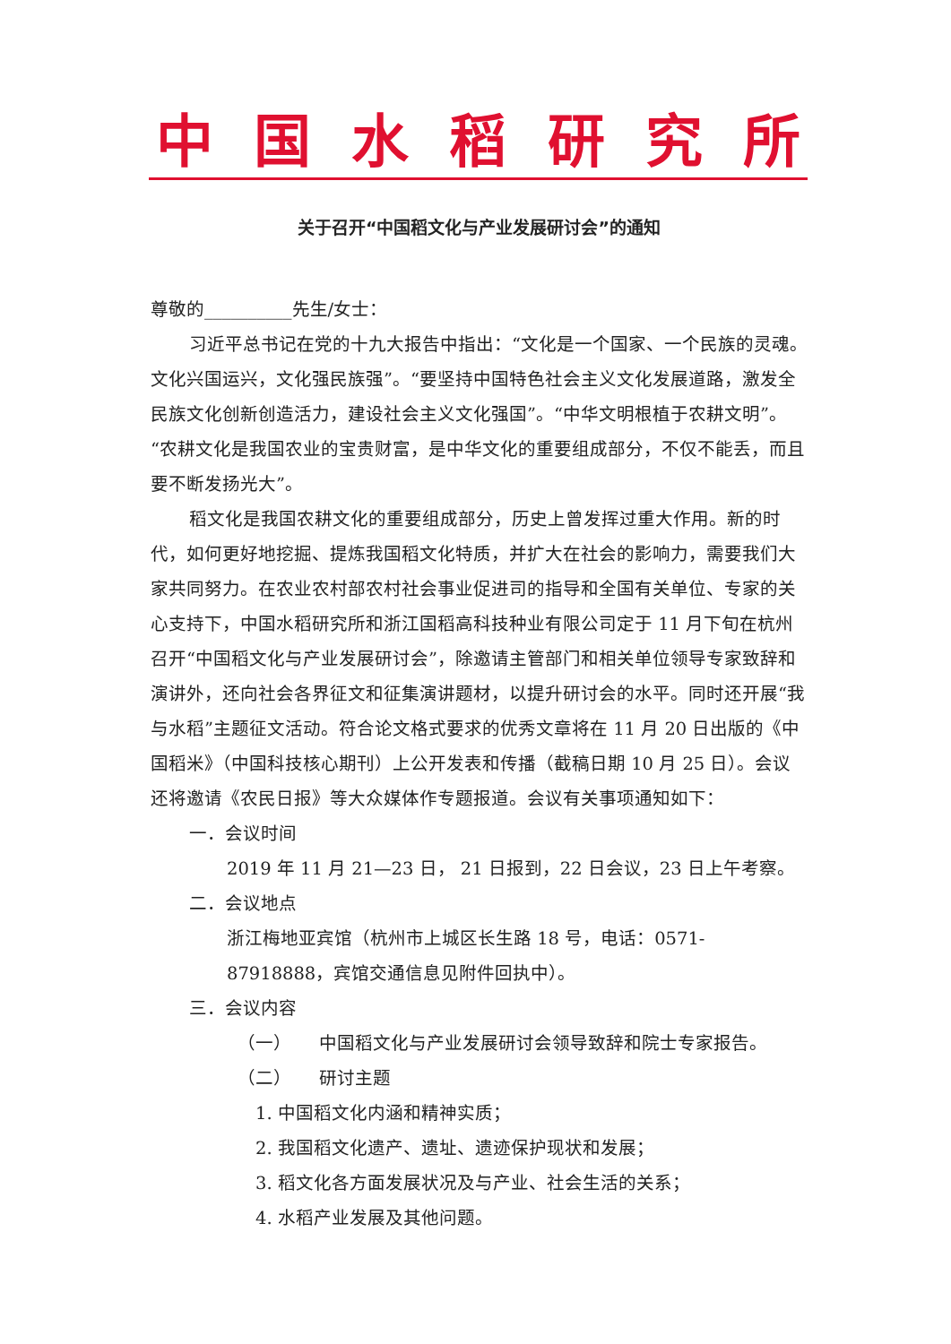中国水稻研究所
关于召开“中国稻文化与产业发展研讨会”的通知
尊敬的__________先生/女士：
习近平总书记在党的十九大报告中指出：“文化是一个国家、一个民族的灵魂。文化兴国运兴，文化强民族强”。“要坚持中国特色社会主义文化发展道路，激发全民族文化创新创造活力，建设社会主义文化强国”。“中华文明根植于农耕文明”。“农耕文化是我国农业的宝贵财富，是中华文化的重要组成部分，不仅不能丢，而且要不断发扬光大”。
稻文化是我国农耕文化的重要组成部分，历史上曾发挥过重大作用。新的时代，如何更好地挖掘、提炼我国稻文化特质，并扩大在社会的影响力，需要我们大家共同努力。在农业农村部农村社会事业促进司的指导和全国有关单位、专家的关心支持下，中国水稻研究所和浙江国稻高科技种业有限公司定于 11 月下旬在杭州召开“中国稻文化与产业发展研讨会”，除邀请主管部门和相关单位领导专家致辞和演讲外，还向社会各界征文和征集演讲题材，以提升研讨会的水平。同时还开展“我与水稻”主题征文活动。符合论文格式要求的优秀文章将在 11 月 20 日出版的《中国稻米》（中国科技核心期刊）上公开发表和传播（截稿日期 10 月 25 日）。会议还将邀请《农民日报》等大众媒体作专题报道。会议有关事项通知如下：
一．会议时间
2019 年 11 月 21—23 日， 21 日报到，22 日会议，23 日上午考察。
二．会议地点
浙江梅地亚宾馆（杭州市上城区长生路 18 号，电话：0571-87918888，宾馆交通信息见附件回执中）。
三．会议内容
（一） 中国稻文化与产业发展研讨会领导致辞和院士专家报告。
（二） 研讨主题
1. 中国稻文化内涵和精神实质；
2. 我国稻文化遗产、遗址、遗迹保护现状和发展；
3. 稻文化各方面发展状况及与产业、社会生活的关系；
4. 水稻产业发展及其他问题。